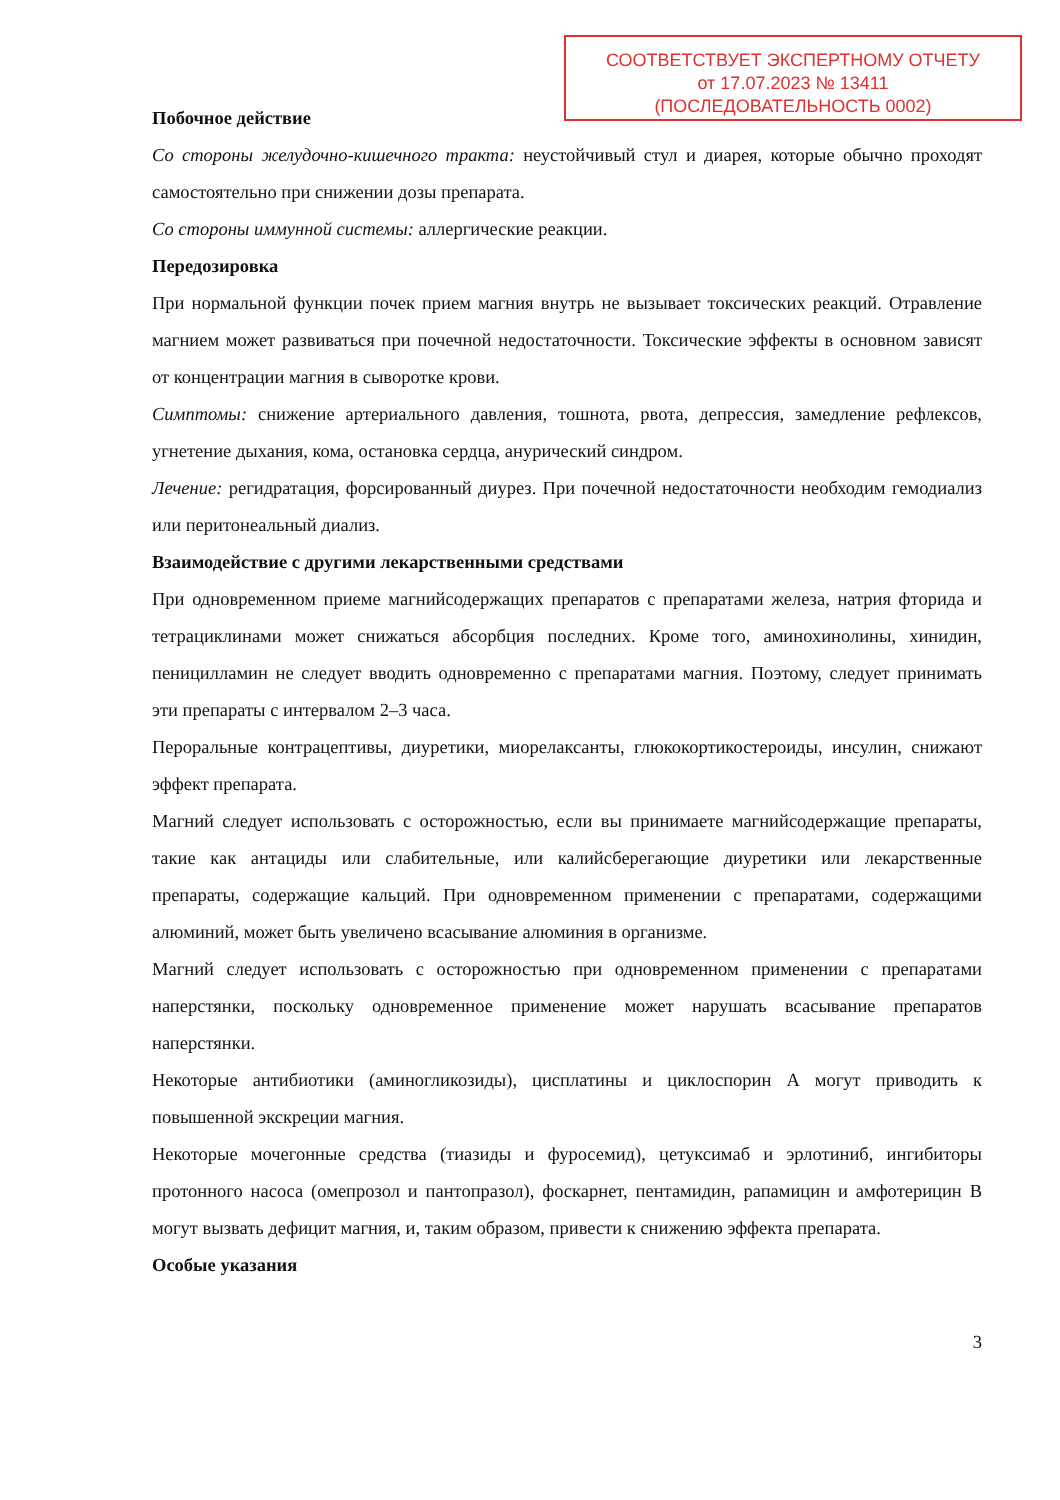СООТВЕТСТВУЕТ ЭКСПЕРТНОМУ ОТЧЕТУ
от 17.07.2023 № 13411
(ПОСЛЕДОВАТЕЛЬНОСТЬ 0002)
Побочное действие
Со стороны желудочно-кишечного тракта: неустойчивый стул и диарея, которые обычно проходят самостоятельно при снижении дозы препарата.
Со стороны иммунной системы: аллергические реакции.
Передозировка
При нормальной функции почек прием магния внутрь не вызывает токсических реакций. Отравление магнием может развиваться при почечной недостаточности. Токсические эффекты в основном зависят от концентрации магния в сыворотке крови.
Симптомы: снижение артериального давления, тошнота, рвота, депрессия, замедление рефлексов, угнетение дыхания, кома, остановка сердца, анурический синдром.
Лечение: регидратация, форсированный диурез. При почечной недостаточности необходим гемодиализ или перитонеальный диализ.
Взаимодействие с другими лекарственными средствами
При одновременном приеме магнийсодержащих препаратов с препаратами железа, натрия фторида и тетрациклинами может снижаться абсорбция последних. Кроме того, аминохинолины, хинидин, пеницилламин не следует вводить одновременно с препаратами магния. Поэтому, следует принимать эти препараты с интервалом 2–3 часа.
Пероральные контрацептивы, диуретики, миорелаксанты, глюкокортикостероиды, инсулин, снижают эффект препарата.
Магний следует использовать с осторожностью, если вы принимаете магнийсодержащие препараты, такие как антациды или слабительные, или калийсберегающие диуретики или лекарственные препараты, содержащие кальций. При одновременном применении с препаратами, содержащими алюминий, может быть увеличено всасывание алюминия в организме.
Магний следует использовать с осторожностью при одновременном применении с препаратами наперстянки, поскольку одновременное применение может нарушать всасывание препаратов наперстянки.
Некоторые антибиотики (аминогликозиды), цисплатины и циклоспорин А могут приводить к повышенной экскреции магния.
Некоторые мочегонные средства (тиазиды и фуросемид), цетуксимаб и эрлотиниб, ингибиторы протонного насоса (омепрозол и пантопразол), фоскарнет, пентамидин, рапамицин и амфотерицин В могут вызвать дефицит магния, и, таким образом, привести к снижению эффекта препарата.
Особые указания
3